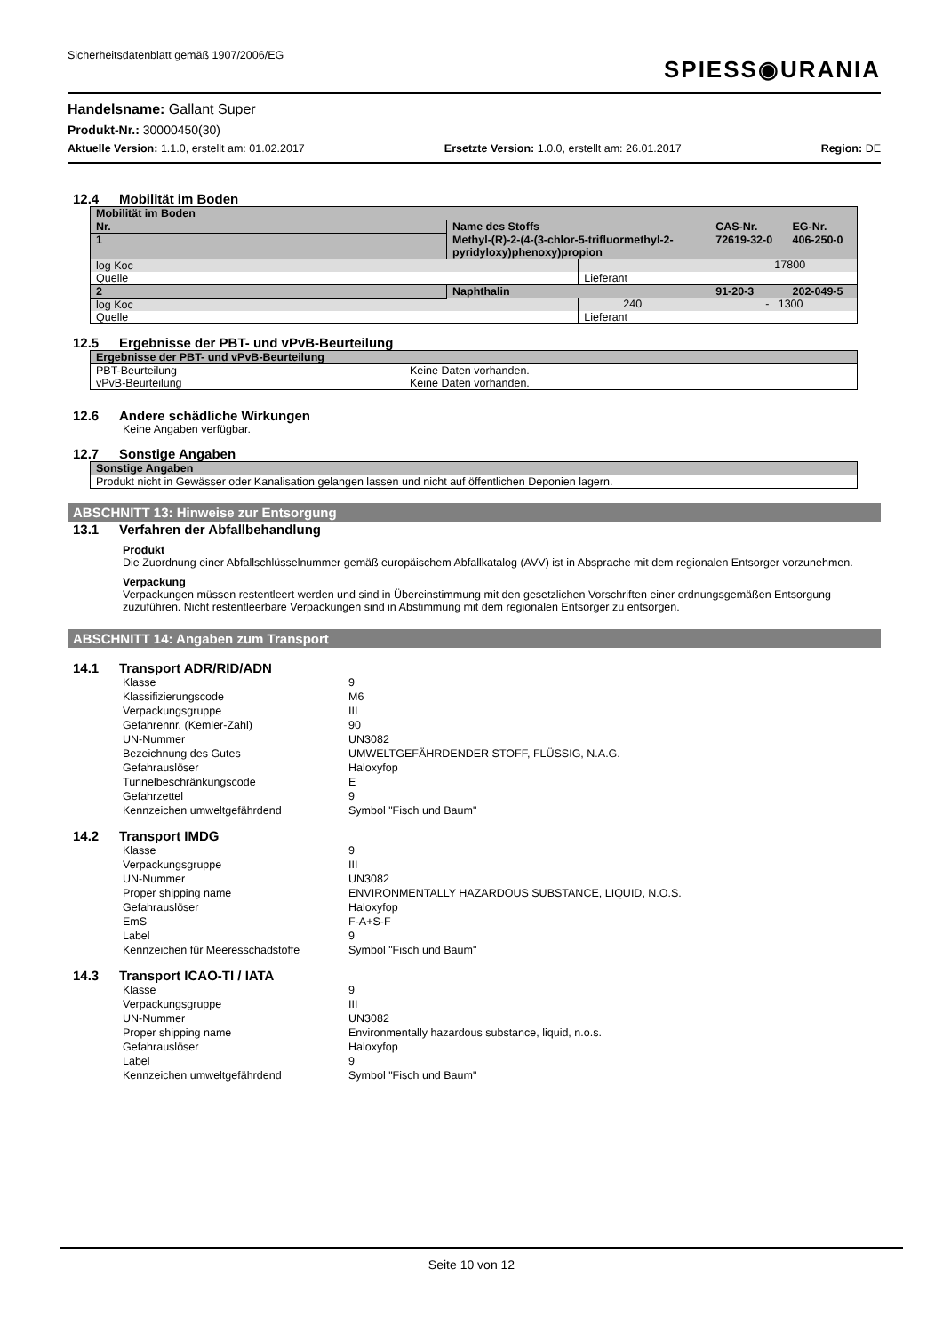Sicherheitsdatenblatt gemäß 1907/2006/EG
SPIESS◉URANIA
Handelsname: Gallant Super
Produkt-Nr.: 30000450(30)
Aktuelle Version: 1.1.0, erstellt am: 01.02.2017 Ersetzte Version: 1.0.0, erstellt am: 26.01.2017 Region: DE
12.4 Mobilität im Boden
| Mobilität im Boden | | | | |
| Nr. | Name des Stoffs | | CAS-Nr. | EG-Nr. |
| 1 | Methyl-(R)-2-(4-(3-chlor-5-trifluormethyl-2- pyridyloxy)phenoxy)propion | | 72619-32-0 | 406-250-0 |
| log Koc | | 17800 | | |
| Quelle | | Lieferant | | |
| 2 | Naphthalin | | 91-20-3 | 202-049-5 |
| log Koc | | 240 - 1300 | | |
| Quelle | | Lieferant | | |
12.5 Ergebnisse der PBT- und vPvB-Beurteilung
| Ergebnisse der PBT- und vPvB-Beurteilung | |
| PBT-Beurteilung | Keine Daten vorhanden. |
| vPvB-Beurteilung | Keine Daten vorhanden. |
12.6 Andere schädliche Wirkungen
Keine Angaben verfügbar.
12.7 Sonstige Angaben
| Sonstige Angaben |
| Produkt nicht in Gewässer oder Kanalisation gelangen lassen und nicht auf öffentlichen Deponien lagern. |
ABSCHNITT 13: Hinweise zur Entsorgung
13.1 Verfahren der Abfallbehandlung
Produkt
Die Zuordnung einer Abfallschlüsselnummer gemäß europäischem Abfallkatalog (AVV) ist in Absprache mit dem regionalen Entsorger vorzunehmen.
Verpackung
Verpackungen müssen restentleert werden und sind in Übereinstimmung mit den gesetzlichen Vorschriften einer ordnungsgemäßen Entsorgung zuzuführen. Nicht restentleerbare Verpackungen sind in Abstimmung mit dem regionalen Entsorger zu entsorgen.
ABSCHNITT 14: Angaben zum Transport
14.1 Transport ADR/RID/ADN
Klasse
9
Klassifizierungscode
M6
Verpackungsgruppe
III
Gefahrennr. (Kemler-Zahl)
90
UN-Nummer
UN3082
Bezeichnung des Gutes
UMWELTGEFÄHRDENDER STOFF, FLÜSSIG, N.A.G.
Gefahrauslöser
Haloxyfop
Tunnelbeschränkungscode
E
Gefahrzettel
9
Kennzeichen umweltgefährdend
Symbol "Fisch und Baum"
14.2 Transport IMDG
Klasse
9
Verpackungsgruppe
III
UN-Nummer
UN3082
Proper shipping name
ENVIRONMENTALLY HAZARDOUS SUBSTANCE, LIQUID, N.O.S.
Gefahrauslöser
Haloxyfop
EmS
F-A+S-F
Label
9
Kennzeichen für Meeresschadstoffe
Symbol "Fisch und Baum"
14.3 Transport ICAO-TI / IATA
Klasse
9
Verpackungsgruppe
III
UN-Nummer
UN3082
Proper shipping name
Environmentally hazardous substance, liquid, n.o.s.
Gefahrauslöser
Haloxyfop
Label
9
Kennzeichen umweltgefährdend
Symbol "Fisch und Baum"
Seite 10 von 12